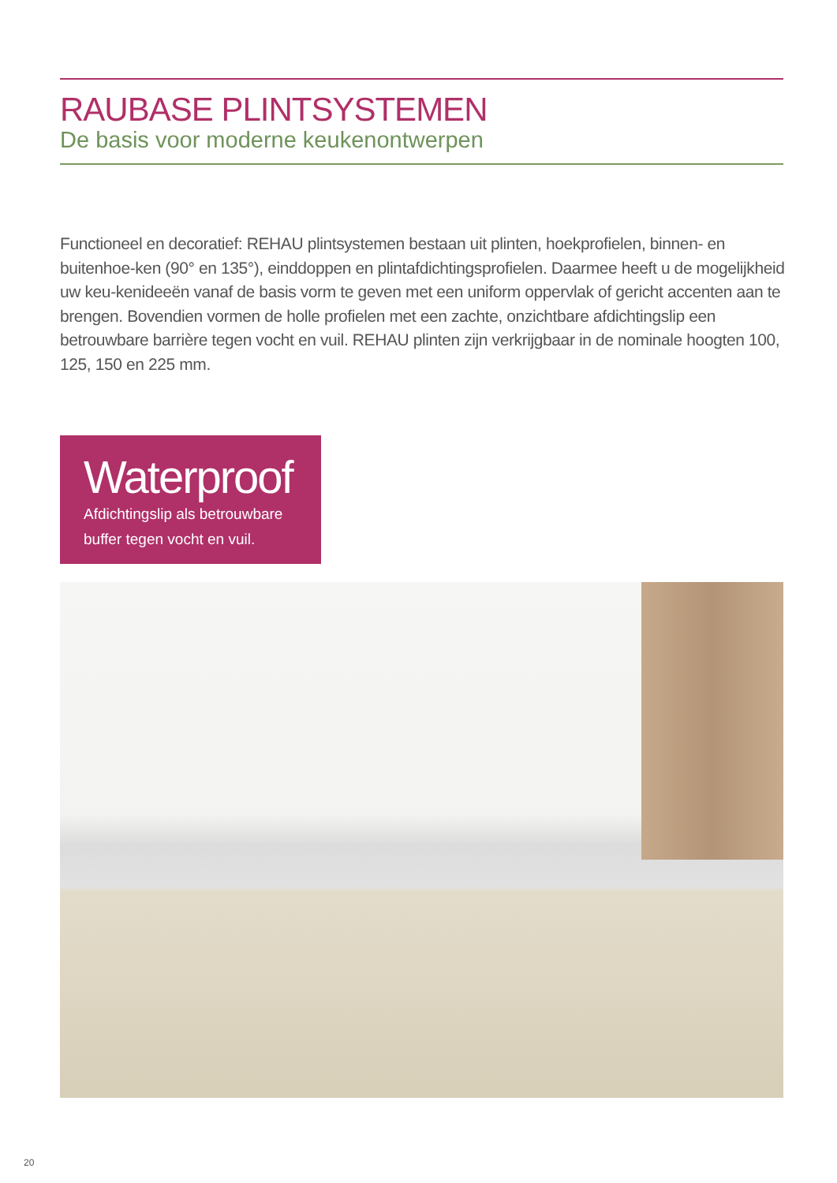RAUBASE PLINTSYSTEMEN
De basis voor moderne keukenontwerpen
Functioneel en decoratief: REHAU plintsystemen bestaan uit plinten, hoekprofielen, binnen- en buitenhoe-ken (90° en 135°), einddoppen en plintafdichtingsprofielen. Daarmee heeft u de mogelijkheid uw keu-kenideeën vanaf de basis vorm te geven met een uniform oppervlak of gericht accenten aan te brengen. Bovendien vormen de holle profielen met een zachte, onzichtbare afdichtingslip een betrouwbare barrière tegen vocht en vuil. REHAU plinten zijn verkrijgbaar in de nominale hoogten 100, 125, 150 en 225 mm.
Waterproof
Afdichtingslip als betrouwbare buffer tegen vocht en vuil.
20